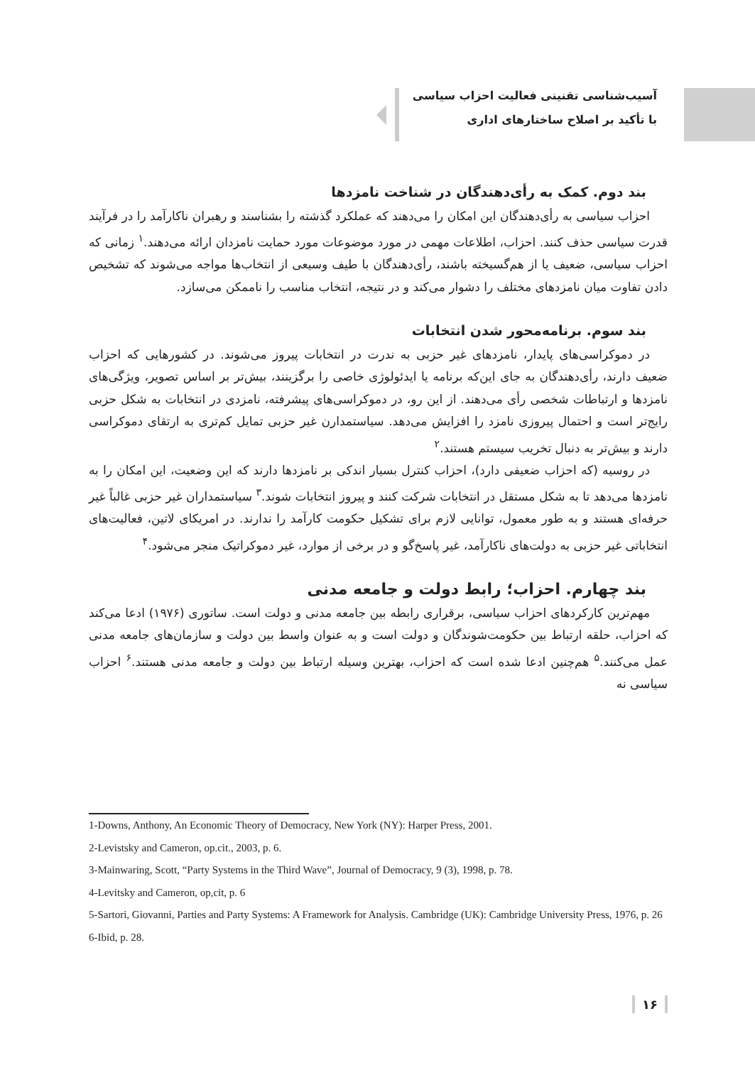آسیب‌شناسی تقنینی فعالیت احزاب سیاسی
با تأکید بر اصلاح ساختارهای اداری
بند دوم. کمک به رأی‌دهندگان در شناخت نامزدها
احزاب سیاسی به رأی‌دهندگان این امکان را می‌دهند که عملکرد گذشته را بشناسند و رهبران ناکارآمد را در فرآیند قدرت سیاسی حذف کنند. احزاب، اطلاعات مهمی در مورد موضوعات مورد حمایت نامزدان ارائه می‌دهند.<sup>۱</sup> زمانی که احزاب سیاسی، ضعیف یا از هم‌گسیخته باشند، رأی‌دهندگان با طیف وسیعی از انتخاب‌ها مواجه می‌شوند که تشخیص دادن تفاوت میان نامزدهای مختلف را دشوار می‌کند و در نتیجه، انتخاب مناسب را ناممکن می‌سازد.
بند سوم. برنامه‌محور شدن انتخابات
در دموکراسی‌های پایدار، نامزدهای غیر حزبی به ندرت در انتخابات پیروز می‌شوند. در کشورهایی که احزاب ضعیف دارند، رأی‌دهندگان به جای این‌که برنامه یا ایدئولوژی خاصی را برگزینند، بیش‌تر بر اساس تصویر، ویژگی‌های نامزدها و ارتباطات شخصی رأی می‌دهند. از این رو، در دموکراسی‌های پیشرفته، نامزدی در انتخابات به شکل حزبی رایج‌تر است و احتمال پیروزی نامزد را افزایش می‌دهد. سیاستمدارن غیر حزبی تمایل کم‌تری به ارتقای دموکراسی دارند و بیش‌تر به دنبال تخریب سیستم هستند.<sup>۲</sup>
در روسیه (که احزاب ضعیفی دارد)، احزاب کنترل بسیار اندکی بر نامزدها دارند که این وضعیت، این امکان را به نامزدها می‌دهد تا به شکل مستقل در انتخابات شرکت کنند و پیروز انتخابات شوند.<sup>۳</sup> سیاستمداران غیر حزبی غالباً غیر حرفه‌ای هستند و به طور معمول، توانایی لازم برای تشکیل حکومت کارآمد را ندارند. در امریکای لاتین، فعالیت‌های انتخاباتی غیر حزبی به دولت‌های ناکارآمد، غیر پاسخ‌گو و در برخی از موارد، غیر دموکراتیک منجر می‌شود.<sup>۴</sup>
بند چهارم. احزاب؛ رابط دولت و جامعه مدنی
مهم‌ترین کارکردهای احزاب سیاسی، برقراری رابطه بین جامعه مدنی و دولت است. ساتوری (۱۹۷۶) ادعا می‌کند که احزاب، حلقه ارتباط بین حکومت‌شوندگان و دولت است و به عنوان واسط بین دولت و سازمان‌های جامعه مدنی عمل می‌کنند.<sup>۵</sup> هم‌چنین ادعا شده است که احزاب، بهترین وسیله ارتباط بین دولت و جامعه مدنی هستند.<sup>۶</sup> احزاب سیاسی نه
1-Downs, Anthony, An Economic Theory of Democracy, New York (NY): Harper Press, 2001.
2-Levistsky and Cameron, op.cit., 2003, p. 6.
3-Mainwaring, Scott, “Party Systems in the Third Wave”, Journal of Democracy, 9 (3), 1998, p. 78.
4-Levitsky and Cameron, op,cit, p. 6
5-Sartori, Giovanni, Parties and Party Systems: A Framework for Analysis. Cambridge (UK): Cambridge University Press, 1976, p. 26
6-Ibid, p. 28.
۱۶